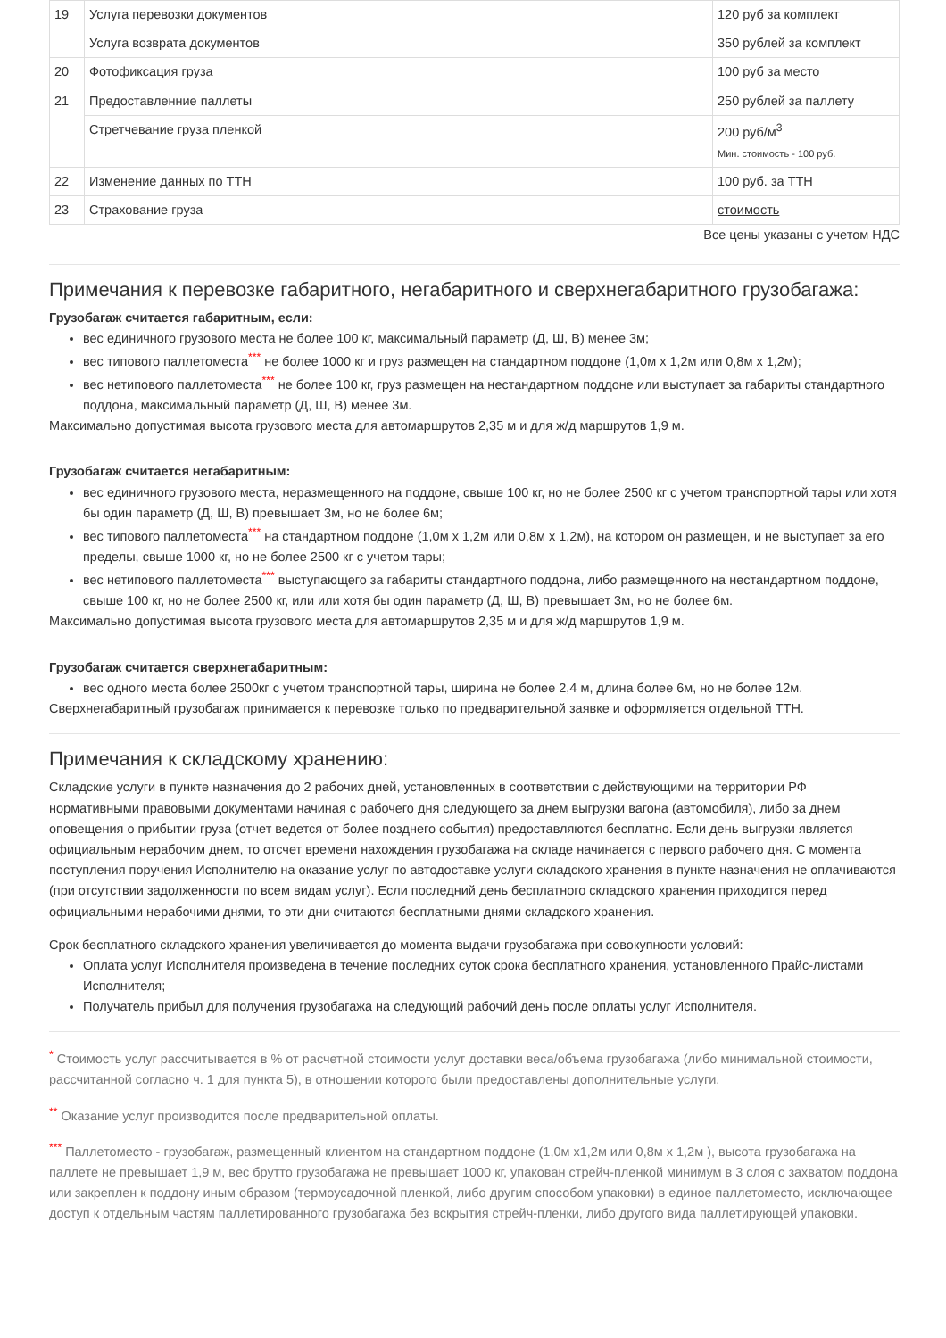| 19 | Услуга перевозки документов | 120 руб за комплект |
| | Услуга возврата документов | 350 рублей за комплект |
| 20 | Фотофиксация груза | 100 руб за место |
| 21 | Предоставленние паллеты | 250 рублей за паллету |
| | Стретчевание груза пленкой | 200 руб/м<sup>3</sup> Мин. стоимость - 100 руб. |
| 22 | Изменение данных по ТТН | 100 руб. за ТТН |
| 23 | Страхование груза | стоимость |
Все цены указаны с учетом НДС
Примечания к перевозке габаритного, негабаритного и сверхнегабаритного грузобагажа:
Грузобагаж считается габаритным, если:
вес единичного грузового места не более 100 кг, максимальный параметр (Д, Ш, В) менее 3м;
вес типового паллетоместа<sup>***</sup> не более 1000 кг и груз размещен на стандартном поддоне (1,0м х 1,2м или 0,8м х 1,2м);
вес нетипового паллетоместа<sup>***</sup> не более 100 кг, груз размещен на нестандартном поддоне или выступает за габариты стандартного поддона, максимальный параметр (Д, Ш, В) менее 3м.
Максимально допустимая высота грузового места для автомаршрутов 2,35 м и для ж/д маршрутов 1,9 м.
Грузобагаж считается негабаритным:
вес единичного грузового места, неразмещенного на поддоне, свыше 100 кг, но не более 2500 кг с учетом транспортной тары или хотя бы один параметр (Д, Ш, В) превышает 3м, но не более 6м;
вес типового паллетоместа<sup>***</sup> на стандартном поддоне (1,0м х 1,2м или 0,8м х 1,2м), на котором он размещен, и не выступает за его пределы, свыше 1000 кг, но не более 2500 кг с учетом тары;
вес нетипового паллетоместа<sup>***</sup> выступающего за габариты стандартного поддона, либо размещенного на нестандартном поддоне, свыше 100 кг, но не более 2500 кг, или или хотя бы один параметр (Д, Ш, В) превышает 3м, но не более 6м.
Максимально допустимая высота грузового места для автомаршрутов 2,35 м и для ж/д маршрутов 1,9 м.
Грузобагаж считается сверхнегабаритным:
вес одного места более 2500кг с учетом транспортной тары, ширина не более 2,4 м, длина более 6м, но не более 12м.
Сверхнегабаритный грузобагаж принимается к перевозке только по предварительной заявке и оформляется отдельной ТТН.
Примечания к складскому хранению:
Складские услуги в пункте назначения до 2 рабочих дней, установленных в соответствии с действующими на территории РФ нормативными правовыми документами начиная с рабочего дня следующего за днем выгрузки вагона (автомобиля), либо за днем оповещения о прибытии груза (отчет ведется от более позднего события) предоставляются бесплатно. Если день выгрузки является официальным нерабочим днем, то отсчет времени нахождения грузобагажа на складе начинается с первого рабочего дня. С момента поступления поручения Исполнителю на оказание услуг по автодоставке услуги складского хранения в пункте назначения не оплачиваются (при отсутствии задолженности по всем видам услуг). Если последний день бесплатного складского хранения приходится перед официальными нерабочими днями, то эти дни считаются бесплатными днями складского хранения.
Срок бесплатного складского хранения увеличивается до момента выдачи грузобагажа при совокупности условий:
Оплата услуг Исполнителя произведена в течение последних суток срока бесплатного хранения, установленного Прайс-листами Исполнителя;
Получатель прибыл для получения грузобагажа на следующий рабочий день после оплаты услуг Исполнителя.
<sup>*</sup> Стоимость услуг рассчитывается в % от расчетной стоимости услуг доставки веса/объема грузобагажа (либо минимальной стоимости, рассчитанной согласно ч. 1 для пункта 5), в отношении которого были предоставлены дополнительные услуги.
<sup>**</sup> Оказание услуг производится после предварительной оплаты.
<sup>***</sup> Паллетоместо - грузобагаж, размещенный клиентом на стандартном поддоне (1,0м х1,2м или 0,8м х 1,2м ), высота грузобагажа на паллете не превышает 1,9 м, вес брутто грузобагажа не превышает 1000 кг, упакован стрейч-пленкой минимум в 3 слоя с захватом поддона или закреплен к поддону иным образом (термоусадочной пленкой, либо другим способом упаковки) в единое паллетоместо, исключающее доступ к отдельным частям паллетированного грузобагажа без вскрытия стрейч-пленки, либо другого вида паллетирующей упаковки.